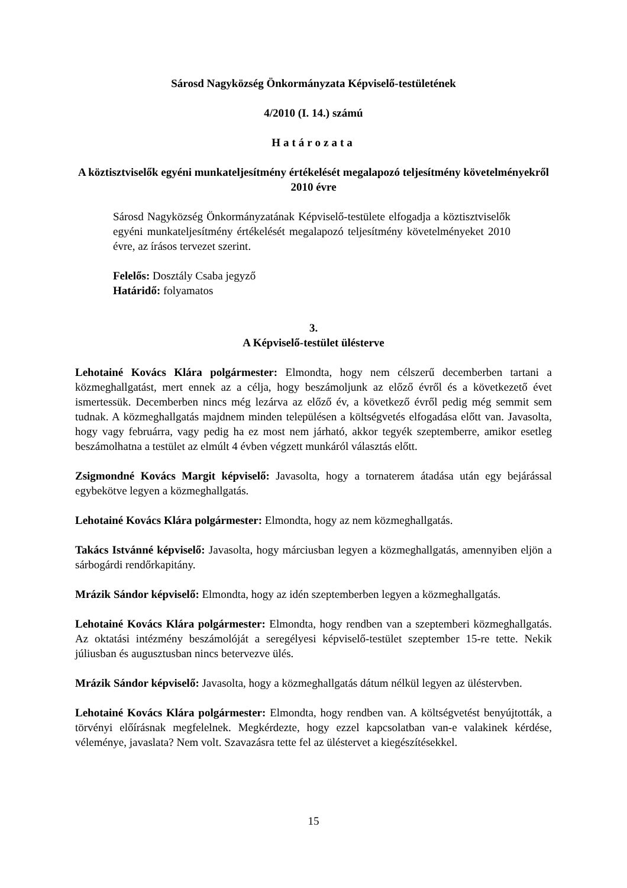Sárosd Nagyközség Önkormányzata Képviselő-testületének
4/2010 (I. 14.) számú
Határozata
A köztisztviselők egyéni munkateljesítmény értékelését megalapozó teljesítmény követelményekről 2010 évre
Sárosd Nagyközség Önkormányzatának Képviselő-testülete elfogadja a köztisztviselők egyéni munkateljesítmény értékelését megalapozó teljesítmény követelményeket 2010 évre, az írásos tervezet szerint.
Felelős: Dosztály Csaba jegyző
Határidő: folyamatos
3.
A Képviselő-testület üléstervе
Lehotainé Kovács Klára polgármester: Elmondta, hogy nem célszerű decemberben tartani a közmeghallgatást, mert ennek az a célja, hogy beszámoljunk az előző évről és a következető évet ismertessük. Decemberben nincs még lezárva az előző év, a következő évről pedig még semmit sem tudnak. A közmeghallgatás majdnem minden településen a költségvetés elfogadása előtt van. Javasolta, hogy vagy februárra, vagy pedig ha ez most nem járható, akkor tegyék szeptemberre, amikor esetleg beszámolhatna a testület az elmúlt 4 évben végzett munkáról választás előtt.
Zsigmondné Kovács Margit képviselő: Javasolta, hogy a tornaterem átadása után egy bejárással egybekötve legyen a közmeghallgatás.
Lehotainé Kovács Klára polgármester: Elmondta, hogy az nem közmeghallgatás.
Takács Istvánné képviselő: Javasolta, hogy márciusban legyen a közmeghallgatás, amennyiben eljön a sárbogárdi rendőrkapitány.
Mrázik Sándor képviselő: Elmondta, hogy az idén szeptemberben legyen a közmeghallgatás.
Lehotainé Kovács Klára polgármester: Elmondta, hogy rendben van a szeptemberi közmeghallgatás. Az oktatási intézmény beszámolóját a seregélyesi képviselő-testület szeptember 15-re tette. Nekik júliusban és augusztusban nincs betervezve ülés.
Mrázik Sándor képviselő: Javasolta, hogy a közmeghallgatás dátum nélkül legyen az üléstervben.
Lehotainé Kovács Klára polgármester: Elmondta, hogy rendben van. A költségvetést benyújtották, a törvényi előírásnak megfelelnek. Megkérdezte, hogy ezzel kapcsolatban van-e valakinek kérdése, véleménye, javaslata? Nem volt. Szavazásra tette fel az üléstervet a kiegészítésekkel.
15